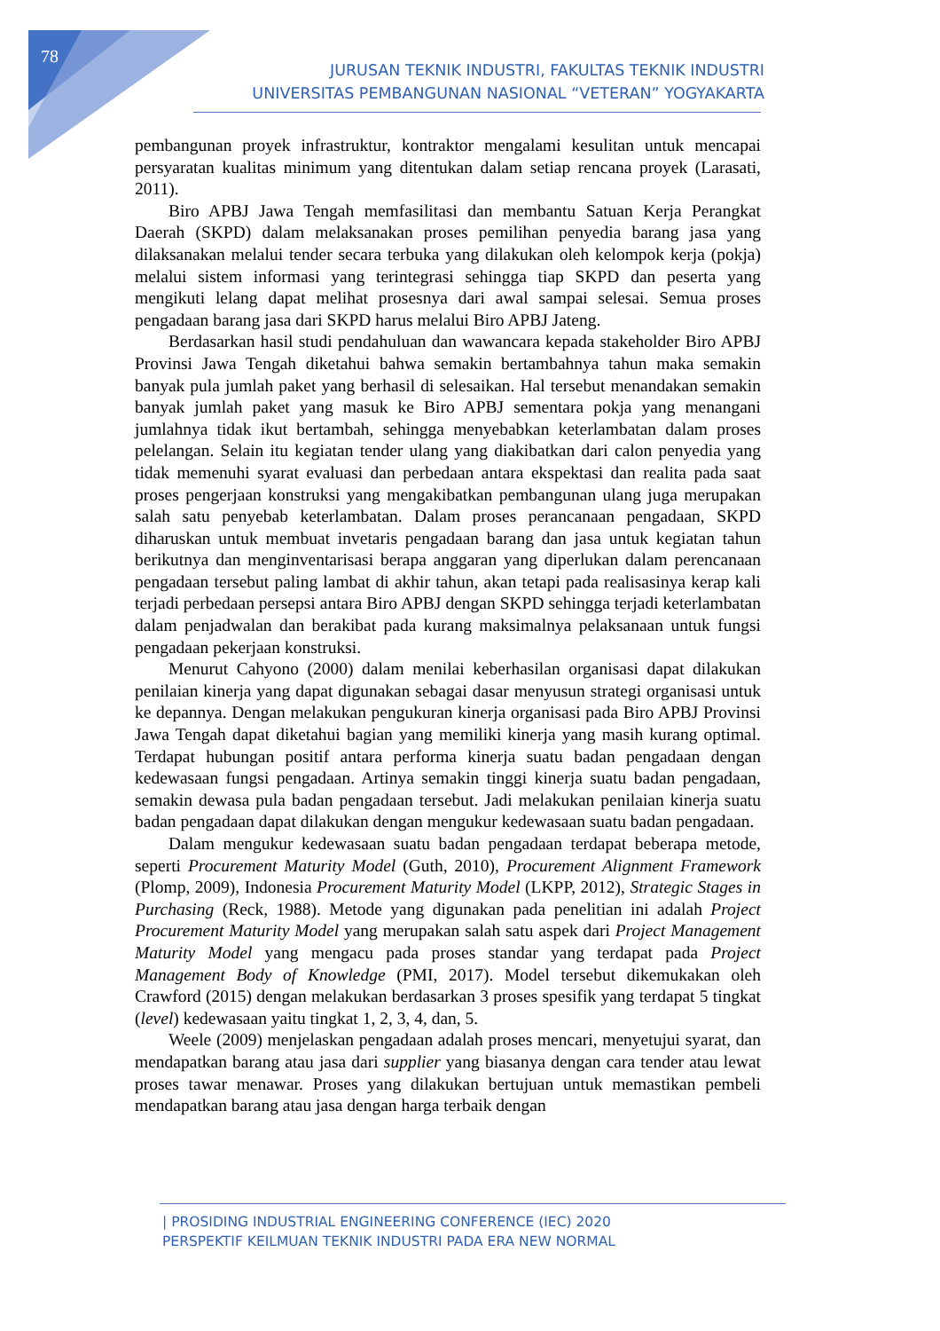78
JURUSAN TEKNIK INDUSTRI, FAKULTAS TEKNIK INDUSTRI
UNIVERSITAS PEMBANGUNAN NASIONAL “VETERAN” YOGYAKARTA
pembangunan proyek infrastruktur, kontraktor mengalami kesulitan untuk mencapai persyaratan kualitas minimum yang ditentukan dalam setiap rencana proyek (Larasati, 2011).
Biro APBJ Jawa Tengah memfasilitasi dan membantu Satuan Kerja Perangkat Daerah (SKPD) dalam melaksanakan proses pemilihan penyedia barang jasa yang dilaksanakan melalui tender secara terbuka yang dilakukan oleh kelompok kerja (pokja) melalui sistem informasi yang terintegrasi sehingga tiap SKPD dan peserta yang mengikuti lelang dapat melihat prosesnya dari awal sampai selesai. Semua proses pengadaan barang jasa dari SKPD harus melalui Biro APBJ Jateng.
Berdasarkan hasil studi pendahuluan dan wawancara kepada stakeholder Biro APBJ Provinsi Jawa Tengah diketahui bahwa semakin bertambahnya tahun maka semakin banyak pula jumlah paket yang berhasil di selesaikan. Hal tersebut menandakan semakin banyak jumlah paket yang masuk ke Biro APBJ sementara pokja yang menangani jumlahnya tidak ikut bertambah, sehingga menyebabkan keterlambatan dalam proses pelelangan. Selain itu kegiatan tender ulang yang diakibatkan dari calon penyedia yang tidak memenuhi syarat evaluasi dan perbedaan antara ekspektasi dan realita pada saat proses pengerjaan konstruksi yang mengakibatkan pembangunan ulang juga merupakan salah satu penyebab keterlambatan. Dalam proses perancanaan pengadaan, SKPD diharuskan untuk membuat invetaris pengadaan barang dan jasa untuk kegiatan tahun berikutnya dan menginventarisasi berapa anggaran yang diperlukan dalam perencanaan pengadaan tersebut paling lambat di akhir tahun, akan tetapi pada realisasinya kerap kali terjadi perbedaan persepsi antara Biro APBJ dengan SKPD sehingga terjadi keterlambatan dalam penjadwalan dan berakibat pada kurang maksimalnya pelaksanaan untuk fungsi pengadaan pekerjaan konstruksi.
Menurut Cahyono (2000) dalam menilai keberhasilan organisasi dapat dilakukan penilaian kinerja yang dapat digunakan sebagai dasar menyusun strategi organisasi untuk ke depannya. Dengan melakukan pengukuran kinerja organisasi pada Biro APBJ Provinsi Jawa Tengah dapat diketahui bagian yang memiliki kinerja yang masih kurang optimal. Terdapat hubungan positif antara performa kinerja suatu badan pengadaan dengan kedewasaan fungsi pengadaan. Artinya semakin tinggi kinerja suatu badan pengadaan, semakin dewasa pula badan pengadaan tersebut. Jadi melakukan penilaian kinerja suatu badan pengadaan dapat dilakukan dengan mengukur kedewasaan suatu badan pengadaan.
Dalam mengukur kedewasaan suatu badan pengadaan terdapat beberapa metode, seperti Procurement Maturity Model (Guth, 2010), Procurement Alignment Framework (Plomp, 2009), Indonesia Procurement Maturity Model (LKPP, 2012), Strategic Stages in Purchasing (Reck, 1988). Metode yang digunakan pada penelitian ini adalah Project Procurement Maturity Model yang merupakan salah satu aspek dari Project Management Maturity Model yang mengacu pada proses standar yang terdapat pada Project Management Body of Knowledge (PMI, 2017). Model tersebut dikemukakan oleh Crawford (2015) dengan melakukan berdasarkan 3 proses spesifik yang terdapat 5 tingkat (level) kedewasaan yaitu tingkat 1, 2, 3, 4, dan, 5.
Weele (2009) menjelaskan pengadaan adalah proses mencari, menyetujui syarat, dan mendapatkan barang atau jasa dari supplier yang biasanya dengan cara tender atau lewat proses tawar menawar. Proses yang dilakukan bertujuan untuk memastikan pembeli mendapatkan barang atau jasa dengan harga terbaik dengan
| PROSIDING INDUSTRIAL ENGINEERING CONFERENCE (IEC) 2020
PERSPEKTIF KEILMUAN TEKNIK INDUSTRI PADA ERA NEW NORMAL